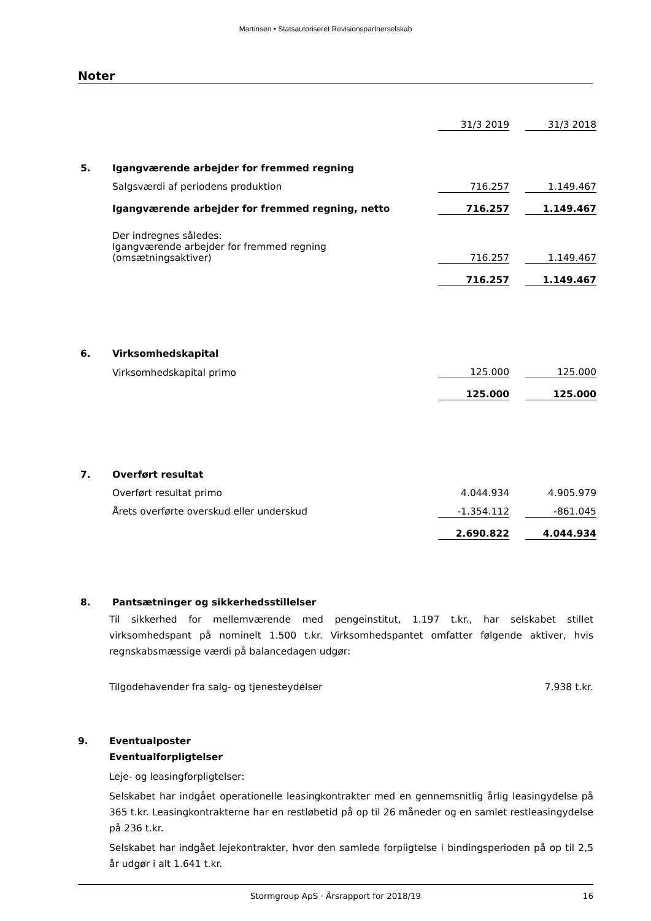Martinsen • Statsautoriseret Revisionspartnerselskab
Noter
| | | 31/3 2019 | | 31/3 2018 |
| 5. | Igangværende arbejder for fremmed regning | | | |
| | Salgsværdi af periodens produktion | 716.257 | | 1.149.467 |
| | Igangværende arbejder for fremmed regning, netto | 716.257 | | 1.149.467 |
| | Der indregnes således: | | | |
| | Igangværende arbejder for fremmed regning (omsætningsaktiver) | 716.257 | | 1.149.467 |
| | | 716.257 | | 1.149.467 |
| 6. | Virksomhedskapital | | | |
| | Virksomhedskapital primo | 125.000 | | 125.000 |
| | | 125.000 | | 125.000 |
| 7. | Overført resultat | | | |
| | Overført resultat primo | 4.044.934 | | 4.905.979 |
| | Årets overførte overskud eller underskud | -1.354.112 | | -861.045 |
| | | 2.690.822 | | 4.044.934 |
| 8. | Pantsætninger og sikkerhedsstillelser | | | |
Til sikkerhed for mellemværende med pengeinstitut, 1.197 t.kr., har selskabet stillet virksomhedspant på nominelt 1.500 t.kr. Virksomhedspantet omfatter følgende aktiver, hvis regnskabsmæssige værdi på balancedagen udgør:
Tilgodehavender fra salg- og tjenesteydelser 7.938 t.kr.
9. Eventualposter
Eventualforpligtelser
Leje- og leasingforpligtelser:
Selskabet har indgået operationelle leasingkontrakter med en gennemsnitlig årlig leasingydelse på 365 t.kr. Leasingkontrakterne har en restløbetid på op til 26 måneder og en samlet restleasingydelse på 236 t.kr.
Selskabet har indgået lejekontrakter, hvor den samlede forpligtelse i bindingsperioden på op til 2,5 år udgør i alt 1.641 t.kr.
Stormgroup ApS · Årsrapport for 2018/19 16